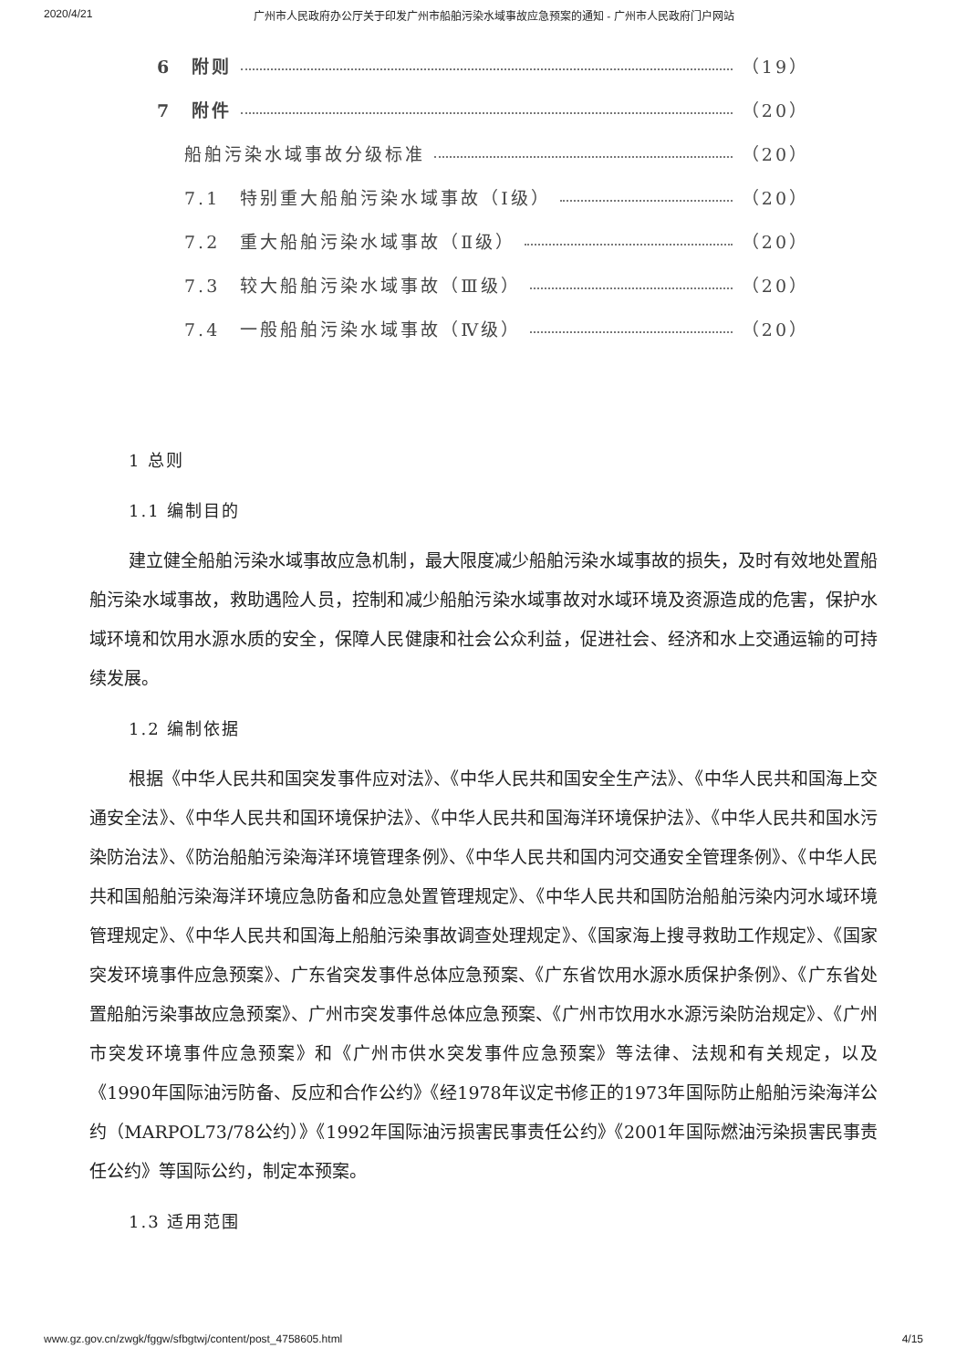2020/4/21 广州市人民政府办公厅关于印发广州市船舶污染水域事故应急预案的通知 - 广州市人民政府门户网站
6　附则 （19）
7　附件 （20）
船舶污染水域事故分级标准 （20）
7.1　特别重大船舶污染水域事故（Ⅰ级） （20）
7.2　重大船舶污染水域事故（Ⅱ级） （20）
7.3　较大船舶污染水域事故（Ⅲ级） （20）
7.4　一般船舶污染水域事故（Ⅳ级） （20）
1 总则
1.1 编制目的
建立健全船舶污染水域事故应急机制，最大限度减少船舶污染水域事故的损失，及时有效地处置船舶污染水域事故，救助遇险人员，控制和减少船舶污染水域事故对水域环境及资源造成的危害，保护水域环境和饮用水源水质的安全，保障人民健康和社会公众利益，促进社会、经济和水上交通运输的可持续发展。
1.2 编制依据
根据《中华人民共和国突发事件应对法》、《中华人民共和国安全生产法》、《中华人民共和国海上交通安全法》、《中华人民共和国环境保护法》、《中华人民共和国海洋环境保护法》、《中华人民共和国水污染防治法》、《防治船舶污染海洋环境管理条例》、《中华人民共和国内河交通安全管理条例》、《中华人民共和国船舶污染海洋环境应急防备和应急处置管理规定》、《中华人民共和国防治船舶污染内河水域环境管理规定》、《中华人民共和国海上船舶污染事故调查处理规定》、《国家海上搜寻救助工作规定》、《国家突发环境事件应急预案》、广东省突发事件总体应急预案、《广东省饮用水源水质保护条例》、《广东省处置船舶污染事故应急预案》、广州市突发事件总体应急预案、《广州市饮用水水源污染防治规定》、《广州市突发环境事件应急预案》和《广州市供水突发事件应急预案》等法律、法规和有关规定，以及《1990年国际油污防备、反应和合作公约》《经1978年议定书修正的1973年国际防止船舶污染海洋公约（MARPOL73/78公约）》《1992年国际油污损害民事责任公约》《2001年国际燃油污染损害民事责任公约》等国际公约，制定本预案。
1.3 适用范围
www.gz.gov.cn/zwgk/fggw/sfbgtwj/content/post_4758605.html 4/15